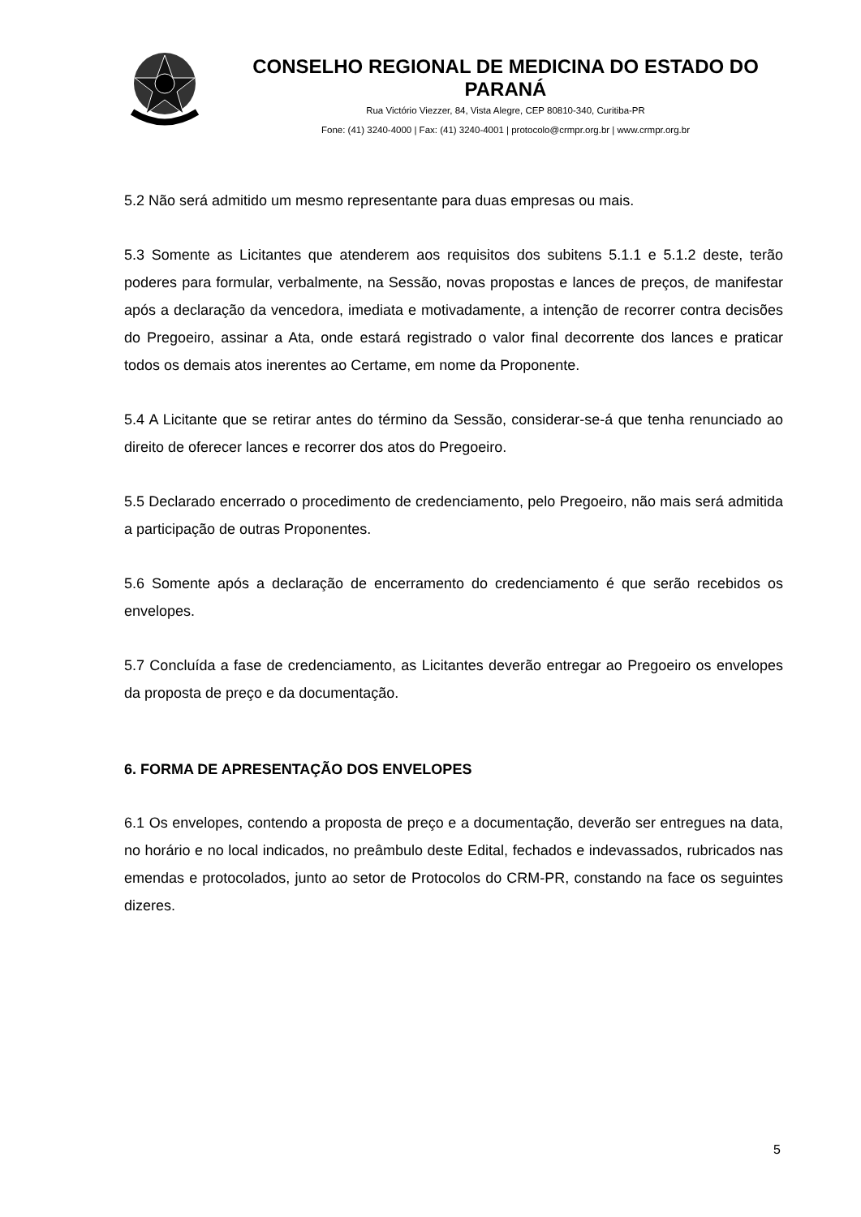CONSELHO REGIONAL DE MEDICINA DO ESTADO DO PARANÁ
Rua Victório Viezzer, 84, Vista Alegre, CEP 80810-340, Curitiba-PR
Fone: (41) 3240-4000 | Fax: (41) 3240-4001 | protocolo@crmpr.org.br | www.crmpr.org.br
5.2 Não será admitido um mesmo representante para duas empresas ou mais.
5.3 Somente as Licitantes que atenderem aos requisitos dos subitens 5.1.1 e 5.1.2 deste, terão poderes para formular, verbalmente, na Sessão, novas propostas e lances de preços, de manifestar após a declaração da vencedora, imediata e motivadamente, a intenção de recorrer contra decisões do Pregoeiro, assinar a Ata, onde estará registrado o valor final decorrente dos lances e praticar todos os demais atos inerentes ao Certame, em nome da Proponente.
5.4 A Licitante que se retirar antes do término da Sessão, considerar-se-á que tenha renunciado ao direito de oferecer lances e recorrer dos atos do Pregoeiro.
5.5 Declarado encerrado o procedimento de credenciamento, pelo Pregoeiro, não mais será admitida a participação de outras Proponentes.
5.6 Somente após a declaração de encerramento do credenciamento é que serão recebidos os envelopes.
5.7 Concluída a fase de credenciamento, as Licitantes deverão entregar ao Pregoeiro os envelopes da proposta de preço e da documentação.
6. FORMA DE APRESENTAÇÃO DOS ENVELOPES
6.1 Os envelopes, contendo a proposta de preço e a documentação, deverão ser entregues na data, no horário e no local indicados, no preâmbulo deste Edital, fechados e indevassados, rubricados nas emendas e protocolados, junto ao setor de Protocolos do CRM-PR, constando na face os seguintes dizeres.
5